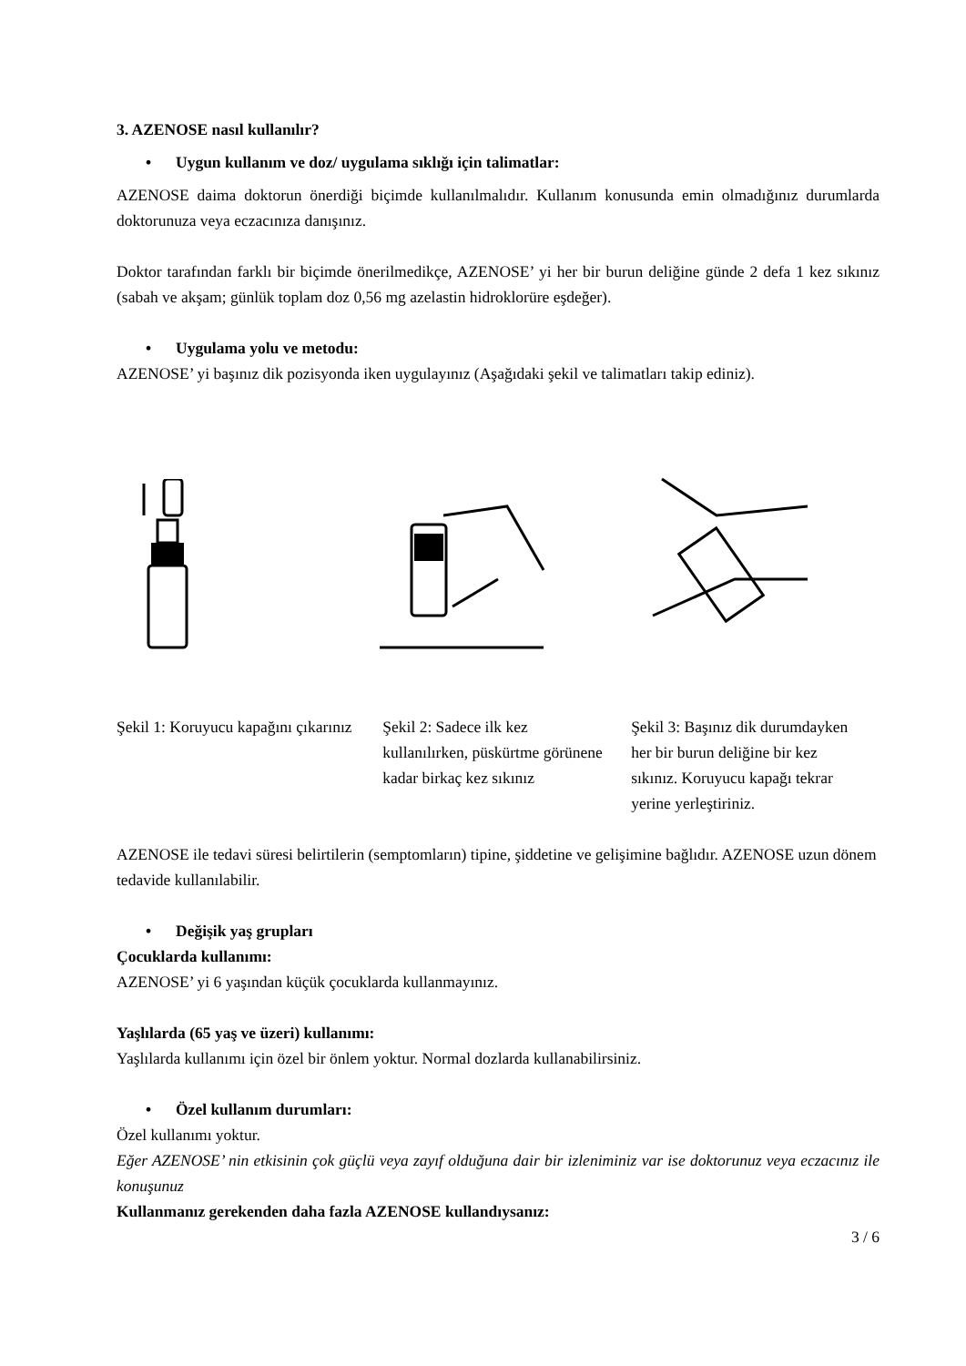3. AZENOSE nasıl kullanılır?
• Uygun kullanım ve doz/ uygulama sıklığı için talimatlar:
AZENOSE daima doktorun önerdiği biçimde kullanılmalıdır. Kullanım konusunda emin olmadığınız durumlarda doktorunuza veya eczacınıza danışınız.
Doktor tarafından farklı bir biçimde önerilmedikçe, AZENOSE’ yi her bir burun deliğine günde 2 defa 1 kez sıkınız (sabah ve akşam; günlük toplam doz 0,56 mg azelastin hidroklorüre eşdeğer).
• Uygulama yolu ve metodu:
AZENOSE’ yi başınız dik pozisyonda iken uygulayınız (Aşağıdaki şekil ve talimatları takip ediniz).
Şekil 1: Koruyucu kapağını çıkarınız
Şekil 2: Sadece ilk kez kullanılırken, püskürtme görünene kadar birkaç kez sıkınız
Şekil 3: Başınız dik durumdayken her bir burun deliğine bir kez sıkınız. Koruyucu kapağı tekrar yerine yerleştiriniz.
AZENOSE ile tedavi süresi belirtilerin (semptomların) tipine, şiddetine ve gelişimine bağlıdır. AZENOSE uzun dönem tedavide kullanılabilir.
• Değişik yaş grupları
Çocuklarda kullanımı:
AZENOSE’ yi 6 yaşından küçük çocuklarda kullanmayınız.
Yaşlılarda (65 yaş ve üzeri) kullanımı:
Yaşlılarda kullanımı için özel bir önlem yoktur. Normal dozlarda kullanabilirsiniz.
• Özel kullanım durumları:
Özel kullanımı yoktur.
Eğer AZENOSE’ nin etkisinin çok güçlü veya zayıf olduğuna dair bir izleniminiz var ise doktorunuz veya eczacınız ile konuşunuz
Kullanmanız gerekenden daha fazla AZENOSE kullandıysanız:
3 / 6